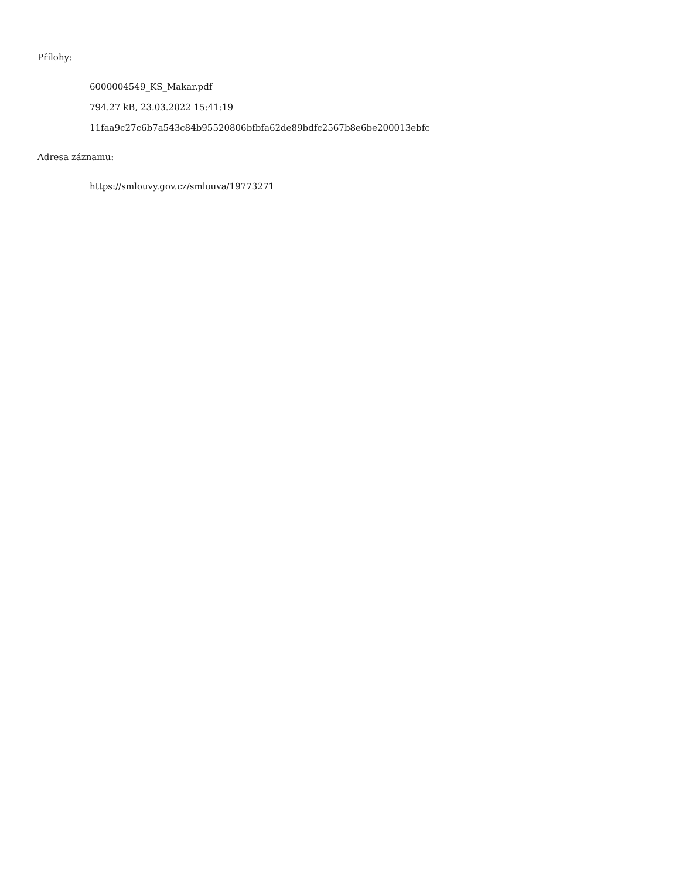Přílohy:
6000004549_KS_Makar.pdf
794.27 kB, 23.03.2022 15:41:19
11faa9c27c6b7a543c84b95520806bfbfa62de89bdfc2567b8e6be200013ebfc
Adresa záznamu:
https://smlouvy.gov.cz/smlouva/19773271